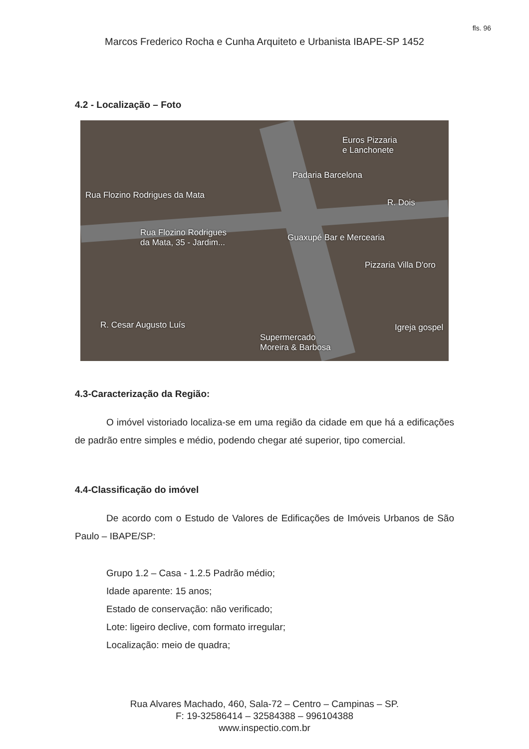fls. 96
Marcos Frederico Rocha e Cunha Arquiteto e Urbanista IBAPE-SP 1452
4.2 - Localização – Foto
Euros Pizzaria
e Lanchonete
Padaria Barcelona
Rua Flozino Rodrigues da Mata
R. Dois
Rua Flozino Rodrigues
da Mata, 35 - Jardim...
Guaxupé Bar e Mercearia
Pizzaria Villa D'oro
R. Cesar Augusto Luís Igreja gospel
Supermercado
Moreira & Barbosa
4.3-Caracterização da Região:
O imóvel vistoriado localiza-se em uma região da cidade em que há a edificações de padrão entre simples e médio, podendo chegar até superior, tipo comercial.
4.4-Classificação do imóvel
De acordo com o Estudo de Valores de Edificações de Imóveis Urbanos de São Paulo – IBAPE/SP:
Grupo 1.2 – Casa - 1.2.5 Padrão médio;
Idade aparente: 15 anos;
Estado de conservação: não verificado;
Lote: ligeiro declive, com formato irregular;
Localização: meio de quadra;
Rua Alvares Machado, 460, Sala-72 – Centro – Campinas – SP.
F: 19-32586414 – 32584388 – 996104388
www.inspectio.com.br